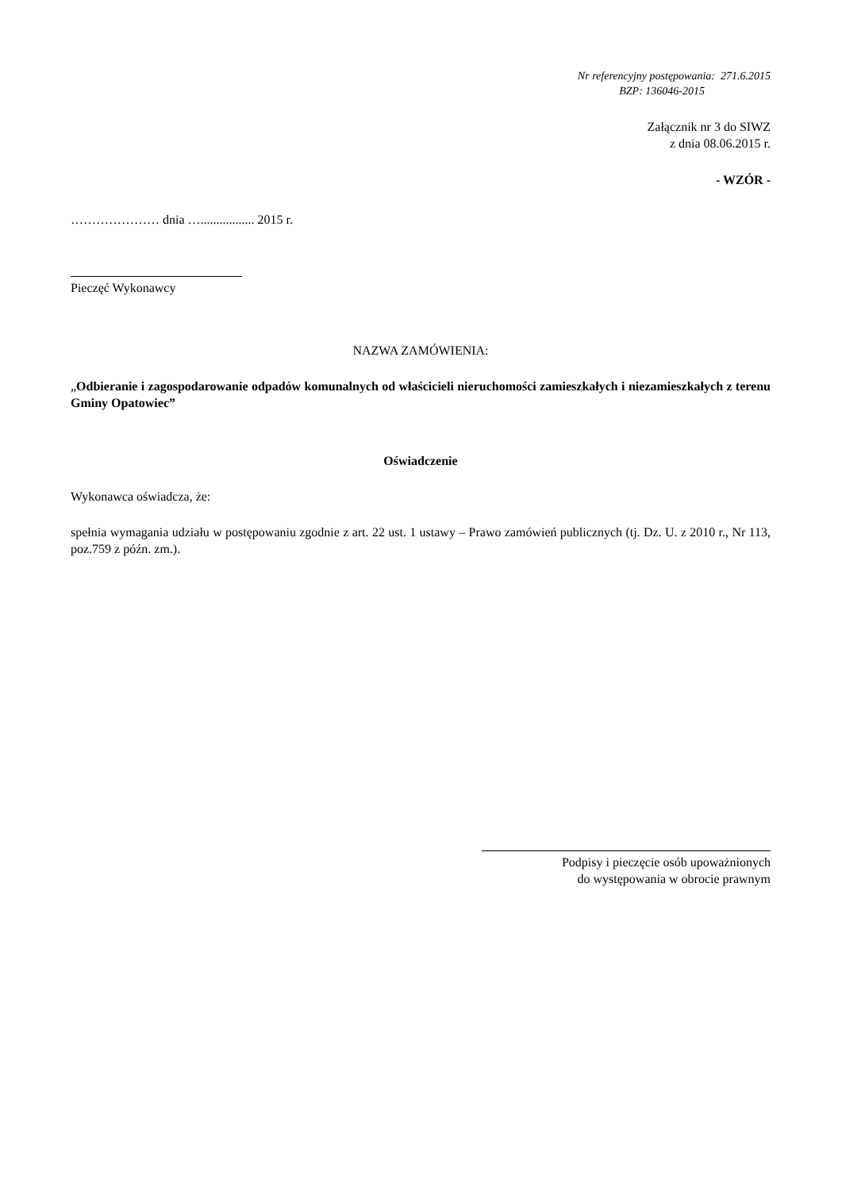Nr referencyjny postępowania: 271.6.2015
BZP: 136046-2015
Załącznik nr 3 do SIWZ
z dnia 08.06.2015 r.
- WZÓR -
………………… dnia …................. 2015 r.
Pieczęć Wykonawcy
NAZWA ZAMÓWIENIA:
„Odbieranie i zagospodarowanie odpadów komunalnych od właścicieli nieruchomości zamieszkałych i niezamieszkałych z terenu Gminy Opatowiec”
Oświadczenie
Wykonawca oświadcza, że:
spełnia wymagania udziału w postępowaniu zgodnie z art. 22 ust. 1 ustawy – Prawo zamówień publicznych (tj. Dz. U. z 2010 r., Nr 113, poz.759 z późn. zm.).
Podpisy i pieczęcie osób upoważnionych
do występowania w obrocie prawnym